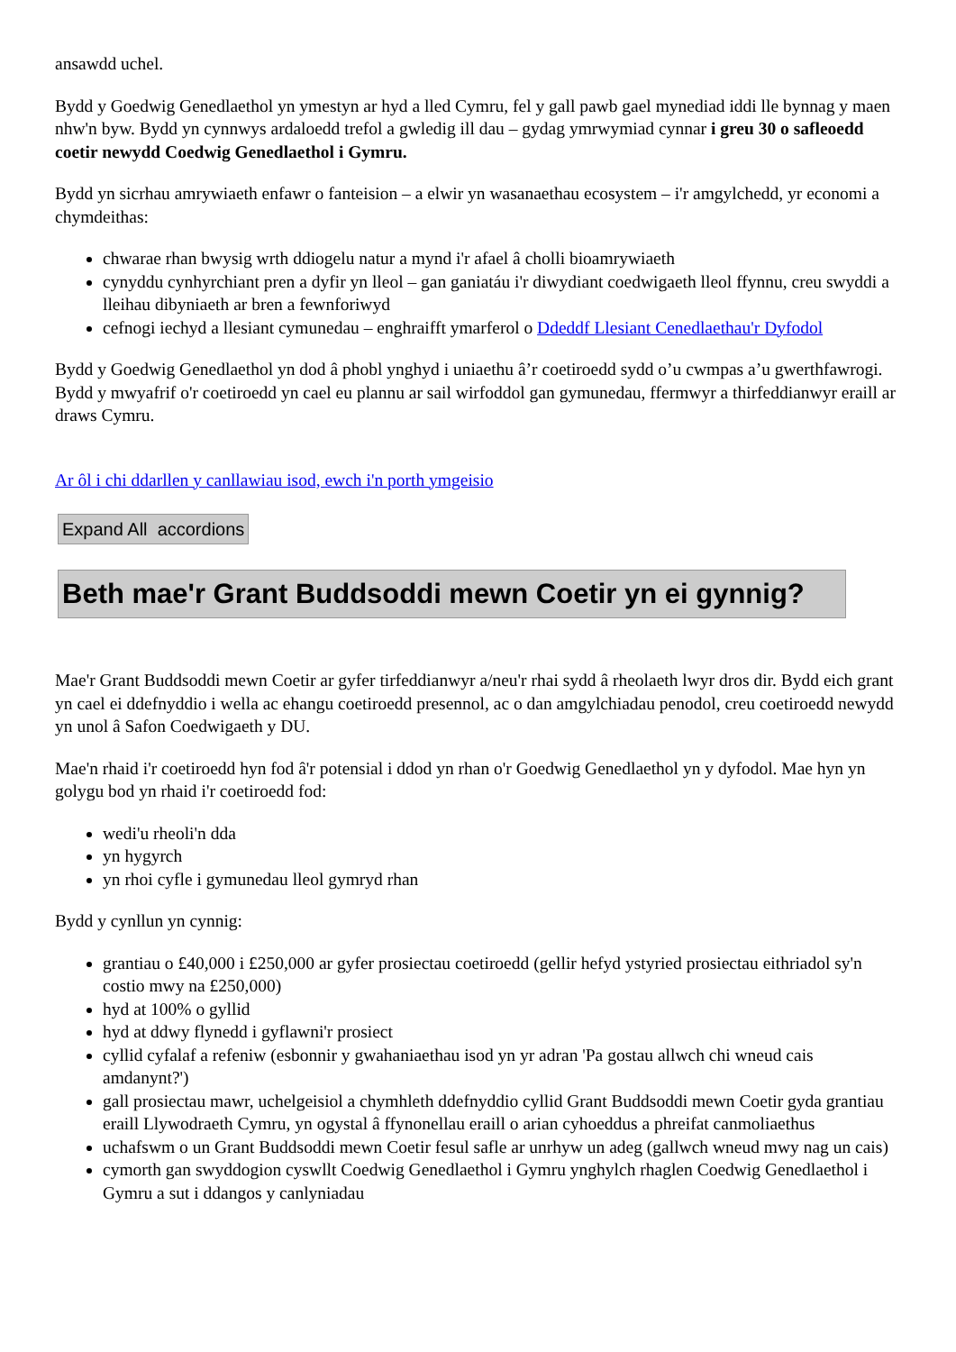ansawdd uchel.
Bydd y Goedwig Genedlaethol yn ymestyn ar hyd a lled Cymru, fel y gall pawb gael mynediad iddi lle bynnag y maen nhw'n byw. Bydd yn cynnwys ardaloedd trefol a gwledig ill dau – gydag ymrwymiad cynnar i greu 30 o safleoedd coetir newydd Coedwig Genedlaethol i Gymru.
Bydd yn sicrhau amrywiaeth enfawr o fanteision – a elwir yn wasanaethau ecosystem – i'r amgylchedd, yr economi a chymdeithas:
chwarae rhan bwysig wrth ddiogelu natur a mynd i'r afael â cholli bioamrywiaeth
cynyddu cynhyrchiant pren a dyfir yn lleol – gan ganiatáu i'r diwydiant coedwigaeth lleol ffynnu, creu swyddi a lleihau dibyniaeth ar bren a fewnforiwyd
cefnogi iechyd a llesiant cymunedau – enghraifft ymarferol o Ddeddf Llesiant Cenedlaethau'r Dyfodol
Bydd y Goedwig Genedlaethol yn dod â phobl ynghyd i uniaethu â’r coetiroedd sydd o’u cwmpas a’u gwerthfawrogi. Bydd y mwyafrif o'r coetiroedd yn cael eu plannu ar sail wirfoddol gan gymunedau, ffermwyr a thirfeddianwyr eraill ar draws Cymru.
Ar ôl i chi ddarllen y canllawiau isod, ewch i'n porth ymgeisio
Expand All accordions
Beth mae'r Grant Buddsoddi mewn Coetir yn ei gynnig?
Mae'r Grant Buddsoddi mewn Coetir ar gyfer tirfeddianwyr a/neu'r rhai sydd â rheolaeth lwyr dros dir. Bydd eich grant yn cael ei ddefnyddio i wella ac ehangu coetiroedd presennol, ac o dan amgylchiadau penodol, creu coetiroedd newydd yn unol â Safon Coedwigaeth y DU.
Mae'n rhaid i'r coetiroedd hyn fod â'r potensial i ddod yn rhan o'r Goedwig Genedlaethol yn y dyfodol. Mae hyn yn golygu bod yn rhaid i'r coetiroedd fod:
wedi'u rheoli'n dda
yn hygyrch
yn rhoi cyfle i gymunedau lleol gymryd rhan
Bydd y cynllun yn cynnig:
grantiau o £40,000 i £250,000 ar gyfer prosiectau coetiroedd (gellir hefyd ystyried prosiectau eithriadol sy'n costio mwy na £250,000)
hyd at 100% o gyllid
hyd at ddwy flynedd i gyflawni'r prosiect
cyllid cyfalaf a refeniw (esbonnir y gwahaniaethau isod yn yr adran 'Pa gostau allwch chi wneud cais amdanynt?')
gall prosiectau mawr, uchelgeisiol a chymhleth ddefnyddio cyllid Grant Buddsoddi mewn Coetir gyda grantiau eraill Llywodraeth Cymru, yn ogystal â ffynonellau eraill o arian cyhoeddus a phreifat canmoliaethus
uchafswm o un Grant Buddsoddi mewn Coetir fesul safle ar unrhyw un adeg (gallwch wneud mwy nag un cais)
cymorth gan swyddogion cyswllt Coedwig Genedlaethol i Gymru ynghylch rhaglen Coedwig Genedlaethol i Gymru a sut i ddangos y canlyniadau